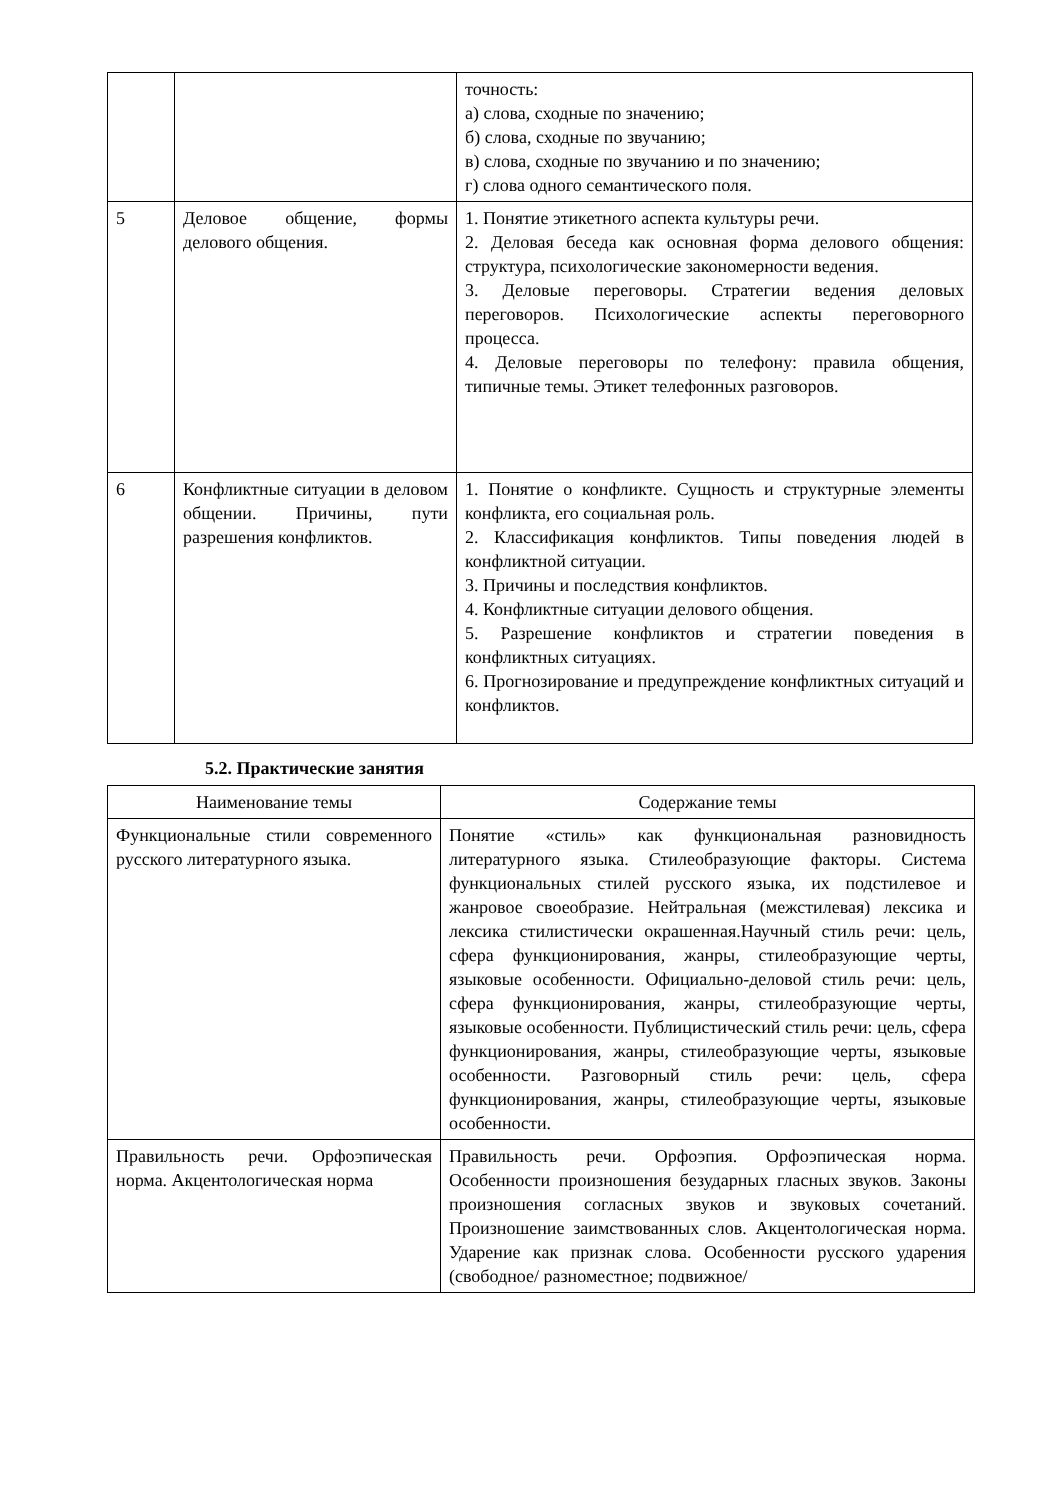| | | точность: а) слова, сходные по значению; б) слова, сходные по звучанию; в) слова, сходные по звучанию и по значению; г) слова одного семантического поля. |
| 5 | Деловое общение, формы делового общения. | 1. Понятие этикетного аспекта культуры речи. 2. Деловая беседа как основная форма делового общения: структура, психологические закономерности ведения. 3. Деловые переговоры. Стратегии ведения деловых переговоров. Психологические аспекты переговорного процесса. 4. Деловые переговоры по телефону: правила общения, типичные темы. Этикет телефонных разговоров. |
| 6 | Конфликтные ситуации в деловом общении. Причины, пути разрешения конфликтов. | 1. Понятие о конфликте. Сущность и структурные элементы конфликта, его социальная роль. 2. Классификация конфликтов. Типы поведения людей в конфликтной ситуации. 3. Причины и последствия конфликтов. 4. Конфликтные ситуации делового общения. 5. Разрешение конфликтов и стратегии поведения в конфликтных ситуациях. 6. Прогнозирование и предупреждение конфликтных ситуаций и конфликтов. |
5.2. Практические занятия
| Наименование темы | Содержание темы |
| --- | --- |
| Функциональные стили современного русского литературного языка. | Понятие «стиль» как функциональная разновидность литературного языка. Стилеобразующие факторы. Система функциональных стилей русского языка, их подстилевое и жанровое своеобразие. Нейтральная (межстилевая) лексика и лексика стилистически окрашенная.Научный стиль речи: цель, сфера функционирования, жанры, стилеобразующие черты, языковые особенности. Официально-деловой стиль речи: цель, сфера функционирования, жанры, стилеобразующие черты, языковые особенности. Публицистический стиль речи: цель, сфера функционирования, жанры, стилеобразующие черты, языковые особенности. Разговорный стиль речи: цель, сфера функционирования, жанры, стилеобразующие черты, языковые особенности. |
| Правильность речи. Орфоэпическая норма. Акцентологическая норма | Правильность речи. Орфоэпия. Орфоэпическая норма. Особенности произношения безударных гласных звуков. Законы произношения согласных звуков и звуковых сочетаний. Произношение заимствованных слов. Акцентологическая норма. Ударение как признак слова. Особенности русского ударения (свободное/ разноместное; подвижное/ |